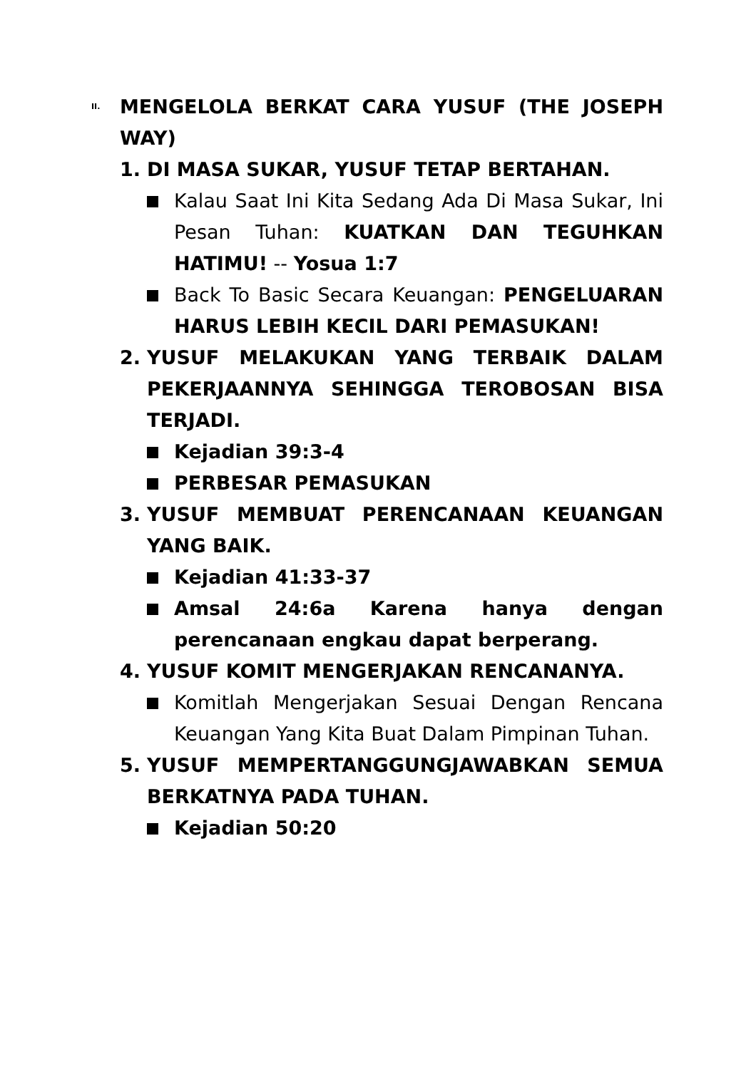II.
MENGELOLA BERKAT CARA YUSUF (THE JOSEPH WAY)
1. DI MASA SUKAR, YUSUF TETAP BERTAHAN.
Kalau Saat Ini Kita Sedang Ada Di Masa Sukar, Ini Pesan Tuhan: KUATKAN DAN TEGUHKAN HATIMU! -- Yosua 1:7
Back To Basic Secara Keuangan: PENGELUARAN HARUS LEBIH KECIL DARI PEMASUKAN!
2. YUSUF MELAKUKAN YANG TERBAIK DALAM PEKERJAANNYA SEHINGGA TEROBOSAN BISA TERJADI.
Kejadian 39:3-4
PERBESAR PEMASUKAN
3. YUSUF MEMBUAT PERENCANAAN KEUANGAN YANG BAIK.
Kejadian 41:33-37
Amsal 24:6a Karena hanya dengan perencanaan engkau dapat berperang.
4. YUSUF KOMIT MENGERJAKAN RENCANANYA.
Komitlah Mengerjakan Sesuai Dengan Rencana Keuangan Yang Kita Buat Dalam Pimpinan Tuhan.
5. YUSUF MEMPERTANGGUNGJAWABKAN SEMUA BERKATNYA PADA TUHAN.
Kejadian 50:20